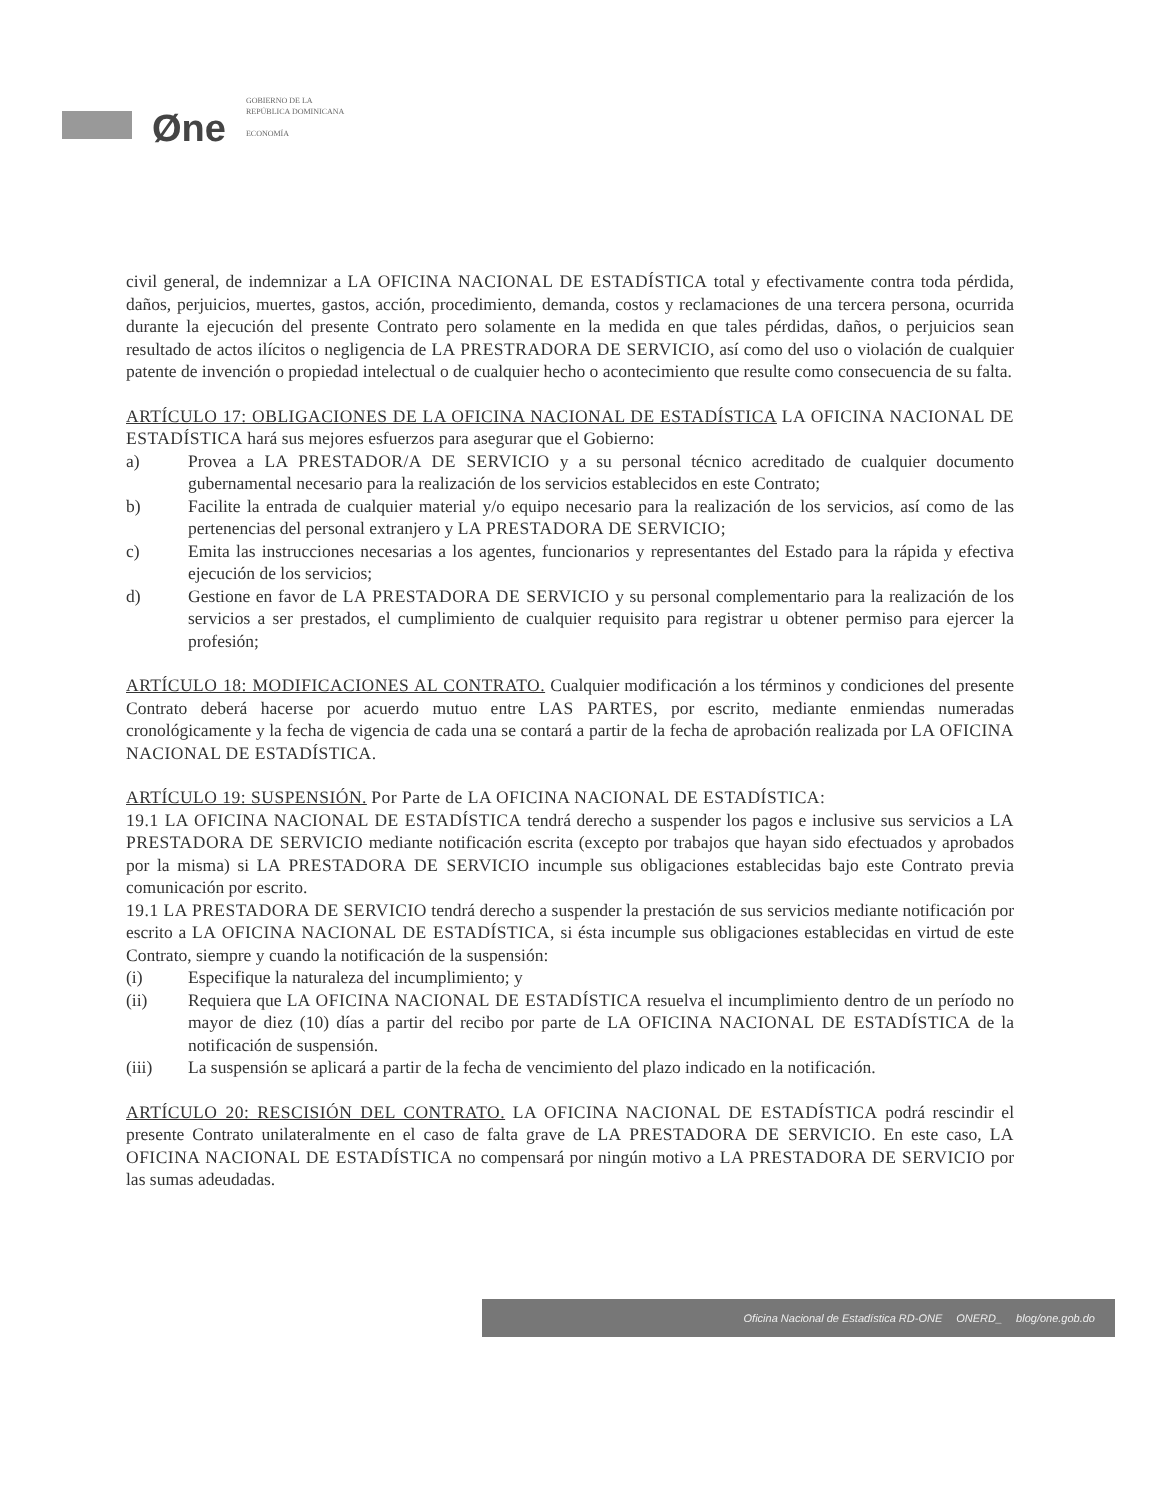Øne
GOBIERNO DE LA
REPÚBLICA DOMINICANA
ECONOMÍA
civil general, de indemnizar a LA OFICINA NACIONAL DE ESTADÍSTICA total y efectivamente contra toda pérdida, daños, perjuicios, muertes, gastos, acción, procedimiento, demanda, costos y reclamaciones de una tercera persona, ocurrida durante la ejecución del presente Contrato pero solamente en la medida en que tales pérdidas, daños, o perjuicios sean resultado de actos ilícitos o negligencia de LA PRESTRADORA DE SERVICIO, así como del uso o violación de cualquier patente de invención o propiedad intelectual o de cualquier hecho o acontecimiento que resulte como consecuencia de su falta.
ARTÍCULO 17: OBLIGACIONES DE LA OFICINA NACIONAL DE ESTADÍSTICA LA OFICINA NACIONAL DE ESTADÍSTICA hará sus mejores esfuerzos para asegurar que el Gobierno:
a) Provea a LA PRESTADOR/A DE SERVICIO y a su personal técnico acreditado de cualquier documento gubernamental necesario para la realización de los servicios establecidos en este Contrato;
b) Facilite la entrada de cualquier material y/o equipo necesario para la realización de los servicios, así como de las pertenencias del personal extranjero y LA PRESTADORA DE SERVICIO;
c) Emita las instrucciones necesarias a los agentes, funcionarios y representantes del Estado para la rápida y efectiva ejecución de los servicios;
d) Gestione en favor de LA PRESTADORA DE SERVICIO y su personal complementario para la realización de los servicios a ser prestados, el cumplimiento de cualquier requisito para registrar u obtener permiso para ejercer la profesión;
ARTÍCULO 18: MODIFICACIONES AL CONTRATO. Cualquier modificación a los términos y condiciones del presente Contrato deberá hacerse por acuerdo mutuo entre LAS PARTES, por escrito, mediante enmiendas numeradas cronológicamente y la fecha de vigencia de cada una se contará a partir de la fecha de aprobación realizada por LA OFICINA NACIONAL DE ESTADÍSTICA.
ARTÍCULO 19: SUSPENSIÓN. Por Parte de LA OFICINA NACIONAL DE ESTADÍSTICA:
19.1 LA OFICINA NACIONAL DE ESTADÍSTICA tendrá derecho a suspender los pagos e inclusive sus servicios a LA PRESTADORA DE SERVICIO mediante notificación escrita (excepto por trabajos que hayan sido efectuados y aprobados por la misma) si LA PRESTADORA DE SERVICIO incumple sus obligaciones establecidas bajo este Contrato previa comunicación por escrito.
19.1 LA PRESTADORA DE SERVICIO tendrá derecho a suspender la prestación de sus servicios mediante notificación por escrito a LA OFICINA NACIONAL DE ESTADÍSTICA, si ésta incumple sus obligaciones establecidas en virtud de este Contrato, siempre y cuando la notificación de la suspensión:
(i) Especifique la naturaleza del incumplimiento; y
(ii) Requiera que LA OFICINA NACIONAL DE ESTADÍSTICA resuelva el incumplimiento dentro de un período no mayor de diez (10) días a partir del recibo por parte de LA OFICINA NACIONAL DE ESTADÍSTICA de la notificación de suspensión.
(iii) La suspensión se aplicará a partir de la fecha de vencimiento del plazo indicado en la notificación.
ARTÍCULO 20: RESCISIÓN DEL CONTRATO. LA OFICINA NACIONAL DE ESTADÍSTICA podrá rescindir el presente Contrato unilateralmente en el caso de falta grave de LA PRESTADORA DE SERVICIO. En este caso, LA OFICINA NACIONAL DE ESTADÍSTICA no compensará por ningún motivo a LA PRESTADORA DE SERVICIO por las sumas adeudadas.
Oficina Nacional de Estadística RD-ONE ONERD_ blog/one.gob.do